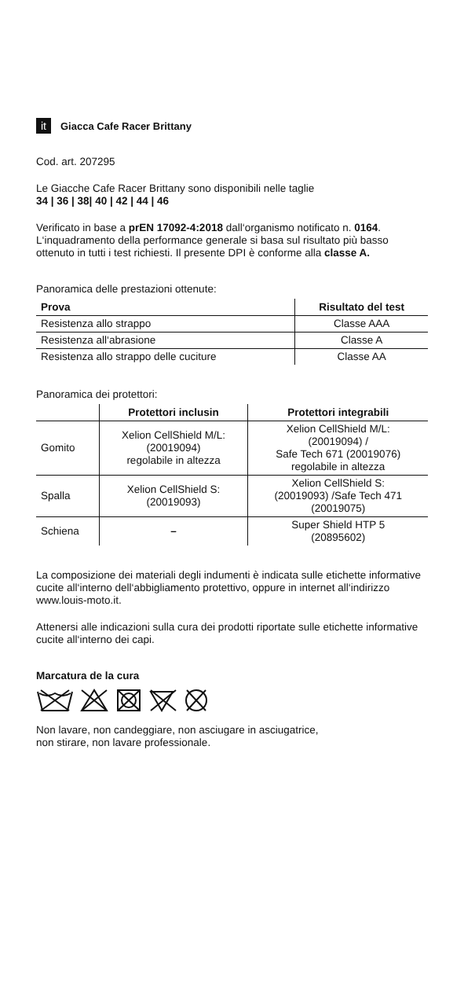it Giacca Cafe Racer Brittany
Cod. art. 207295
Le Giacche Cafe Racer Brittany sono disponibili nelle taglie
34 | 36 | 38| 40 | 42 | 44 | 46
Verificato in base a prEN 17092-4:2018 dall‘organismo notificato n. 0164. L‘inquadramento della performance generale si basa sul risultato più basso ottenuto in tutti i test richiesti. Il presente DPI è conforme alla classe A.
Panoramica delle prestazioni ottenute:
| Prova | Risultato del test |
| --- | --- |
| Resistenza allo strappo | Classe AAA |
| Resistenza all‘abrasione | Classe A |
| Resistenza allo strappo delle cuciture | Classe AA |
Panoramica dei protettori:
| | Protettori inclusin | Protettori integrabili |
| --- | --- | --- |
| Gomito | Xelion CellShield M/L: (20019094) regolabile in altezza | Xelion CellShield M/L: (20019094) / Safe Tech 671 (20019076) regolabile in altezza |
| Spalla | Xelion CellShield S: (20019093) | Xelion CellShield S: (20019093) /Safe Tech 471 (20019075) |
| Schiena | – | Super Shield HTP 5 (20895602) |
La composizione dei materiali degli indumenti è indicata sulle etichette informative cucite all‘interno dell‘abbigliamento protettivo, oppure in internet all‘indirizzo www.louis-moto.it.
Attenersi alle indicazioni sulla cura dei prodotti riportate sulle etichette informative cucite all‘interno dei capi.
Marcatura de la cura
Non lavare, non candeggiare, non asciugare in asciugatrice,
non stirare, non lavare professionale.